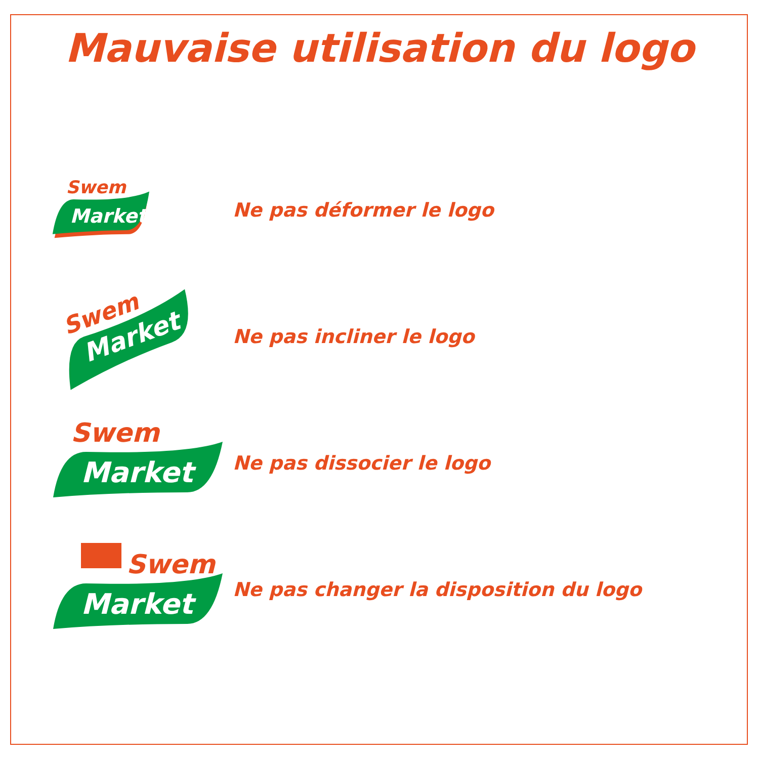Mauvaise utilisation du logo
Swem
Market
Ne pas déformer le logo
Swem
Market
Ne pas incliner le logo
Swem
Market
Ne pas dissocier le logo
Swem
Market
Ne pas changer la disposition du logo